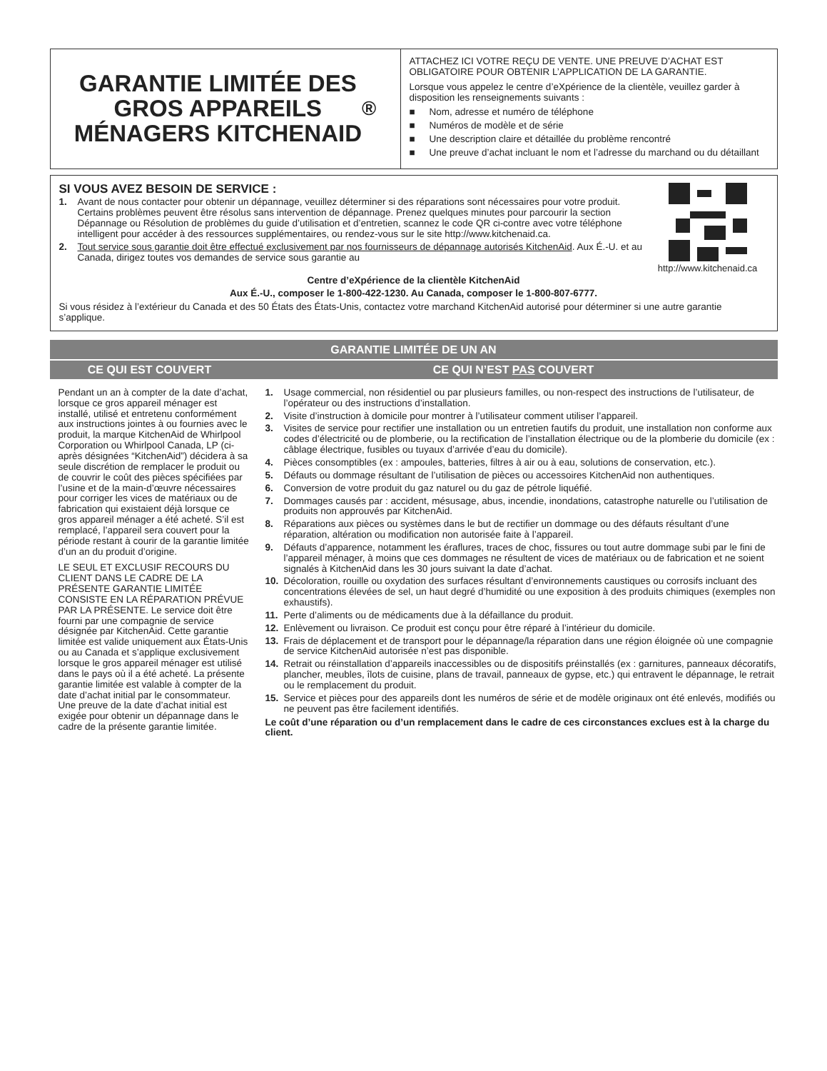GARANTIE LIMITÉE DES
GROS APPAREILS
MÉNAGERS KITCHENAID<sup>®</sup>
ATTACHEZ ICI VOTRE REÇU DE VENTE. UNE PREUVE D’ACHAT EST OBLIGATOIRE POUR OBTENIR L’APPLICATION DE LA GARANTIE.
Lorsque vous appelez le centre d’eXpérience de la clientèle, veuillez garder à disposition les renseignements suivants :
■ Nom, adresse et numéro de téléphone
■ Numéros de modèle et de série
■ Une description claire et détaillée du problème rencontré
■ Une preuve d’achat incluant le nom et l’adresse du marchand ou du détaillant
SI VOUS AVEZ BESOIN DE SERVICE :
1. Avant de nous contacter pour obtenir un dépannage, veuillez déterminer si des réparations sont nécessaires pour votre produit. Certains problèmes peuvent être résolus sans intervention de dépannage. Prenez quelques minutes pour parcourir la section Dépannage ou Résolution de problèmes du guide d’utilisation et d’entretien, scannez le code QR ci-contre avec votre téléphone intelligent pour accéder à des ressources supplémentaires, ou rendez-vous sur le site http://www.kitchenaid.ca.
2. Tout service sous garantie doit être effectué exclusivement par nos fournisseurs de dépannage autorisés KitchenAid. Aux É.-U. et au Canada, dirigez toutes vos demandes de service sous garantie au
http://www.kitchenaid.ca
Centre d’eXpérience de la clientèle KitchenAid
Aux É.-U., composer le 1-800-422-1230. Au Canada, composer le 1-800-807-6777.
Si vous résidez à l’extérieur du Canada et des 50 États des États-Unis, contactez votre marchand KitchenAid autorisé pour déterminer si une autre garantie s’applique.
GARANTIE LIMITÉE DE UN AN
CE QUI EST COUVERT CE QUI N’EST PAS COUVERT
Pendant un an à compter de la date d’achat, lorsque ce gros appareil ménager est installé, utilisé et entretenu conformément aux instructions jointes à ou fournies avec le produit, la marque KitchenAid de Whirlpool Corporation ou Whirlpool Canada, LP (ci-après désignées “KitchenAid”) décidera à sa seule discrétion de remplacer le produit ou de couvrir le coût des pièces spécifiées par l’usine et de la main-d’œuvre nécessaires pour corriger les vices de matériaux ou de fabrication qui existaient déjà lorsque ce gros appareil ménager a été acheté. S’il est remplacé, l’appareil sera couvert pour la période restant à courir de la garantie limitée d’un an du produit d’origine.
LE SEUL ET EXCLUSIF RECOURS DU CLIENT DANS LE CADRE DE LA PRÉSENTE GARANTIE LIMITÉE CONSISTE EN LA RÉPARATION PRÉVUE PAR LA PRÉSENTE. Le service doit être fourni par une compagnie de service désignée par KitchenAid. Cette garantie limitée est valide uniquement aux États-Unis ou au Canada et s’applique exclusivement lorsque le gros appareil ménager est utilisé dans le pays où il a été acheté. La présente garantie limitée est valable à compter de la date d’achat initial par le consommateur. Une preuve de la date d’achat initial est exigée pour obtenir un dépannage dans le cadre de la présente garantie limitée.
1. Usage commercial, non résidentiel ou par plusieurs familles, ou non-respect des instructions de l’utilisateur, de l’opérateur ou des instructions d’installation.
2. Visite d’instruction à domicile pour montrer à l’utilisateur comment utiliser l’appareil.
3. Visites de service pour rectifier une installation ou un entretien fautifs du produit, une installation non conforme aux codes d’électricité ou de plomberie, ou la rectification de l’installation électrique ou de la plomberie du domicile (ex : câblage électrique, fusibles ou tuyaux d’arrivée d’eau du domicile).
4. Pièces consomptibles (ex : ampoules, batteries, filtres à air ou à eau, solutions de conservation, etc.).
5. Défauts ou dommage résultant de l’utilisation de pièces ou accessoires KitchenAid non authentiques.
6. Conversion de votre produit du gaz naturel ou du gaz de pétrole liquéfié.
7. Dommages causés par : accident, mésusage, abus, incendie, inondations, catastrophe naturelle ou l’utilisation de produits non approuvés par KitchenAid.
8. Réparations aux pièces ou systèmes dans le but de rectifier un dommage ou des défauts résultant d’une réparation, altération ou modification non autorisée faite à l’appareil.
9. Défauts d’apparence, notamment les éraflures, traces de choc, fissures ou tout autre dommage subi par le fini de l’appareil ménager, à moins que ces dommages ne résultent de vices de matériaux ou de fabrication et ne soient signalés à KitchenAid dans les 30 jours suivant la date d’achat.
10. Décoloration, rouille ou oxydation des surfaces résultant d’environnements caustiques ou corrosifs incluant des concentrations élevées de sel, un haut degré d’humidité ou une exposition à des produits chimiques (exemples non exhaustifs).
11. Perte d’aliments ou de médicaments due à la défaillance du produit.
12. Enlèvement ou livraison. Ce produit est conçu pour être réparé à l’intérieur du domicile.
13. Frais de déplacement et de transport pour le dépannage/la réparation dans une région éloignée où une compagnie de service KitchenAid autorisée n’est pas disponible.
14. Retrait ou réinstallation d’appareils inaccessibles ou de dispositifs préinstallés (ex : garnitures, panneaux décoratifs, plancher, meubles, îlots de cuisine, plans de travail, panneaux de gypse, etc.) qui entravent le dépannage, le retrait ou le remplacement du produit.
15. Service et pièces pour des appareils dont les numéros de série et de modèle originaux ont été enlevés, modifiés ou ne peuvent pas être facilement identifiés.
Le coût d’une réparation ou d’un remplacement dans le cadre de ces circonstances exclues est à la charge du client.